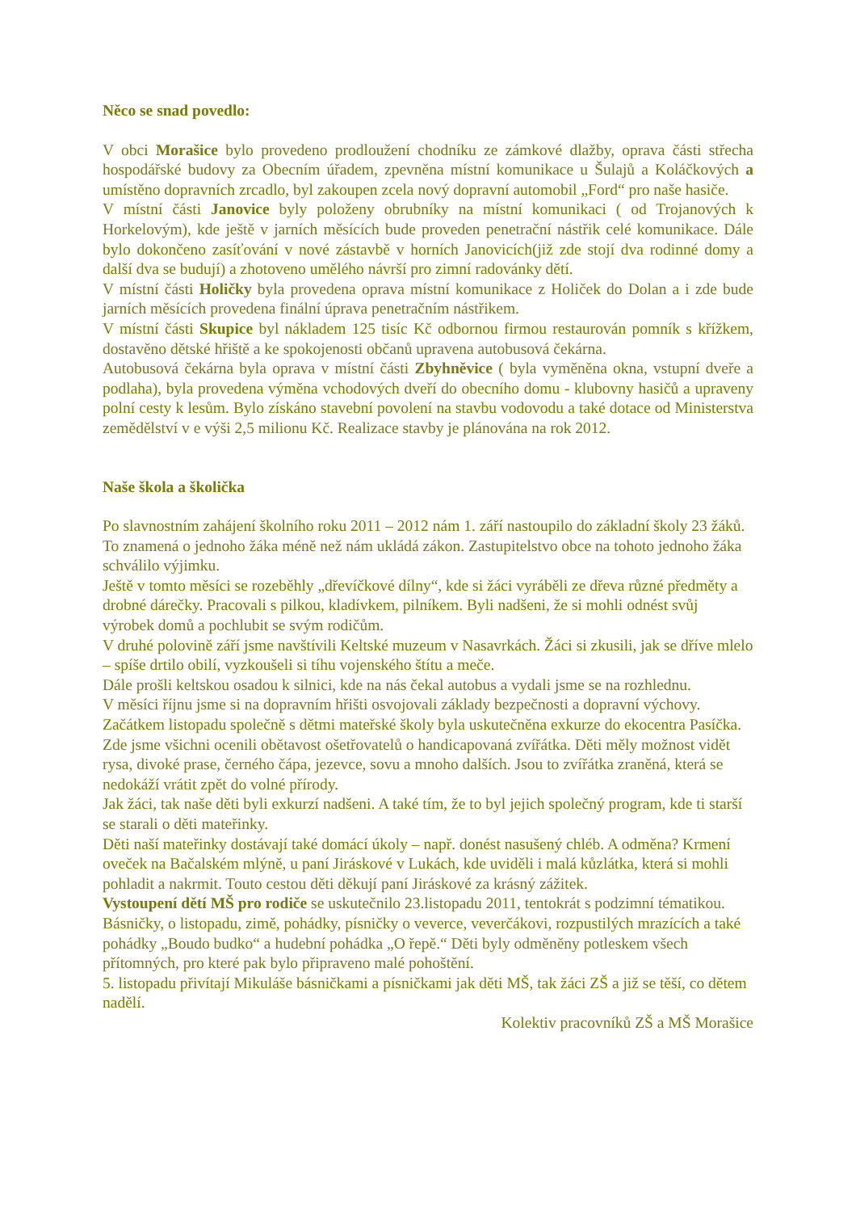Něco se snad povedlo:
V obci Morašice bylo provedeno prodloužení chodníku ze zámkové dlažby, oprava části střecha hospodářské budovy za Obecním úřadem, zpevněna místní komunikace u Šulajů a Koláčkových a umístěno dopravních zrcadlo, byl zakoupen zcela nový dopravní automobil „Ford“ pro naše hasiče.
V místní části Janovice byly položeny obrubníky na místní komunikaci ( od Trojanových k Horkelovým), kde ještě v jarních měsících bude proveden penetrační nástřik celé komunikace. Dále bylo dokončeno zasíťování v nové zástavbě v horních Janovicích(již zde stojí dva rodinné domy a další dva se budují) a zhotoveno umělého návrší pro zimní radovánky dětí.
V místní části Holičky byla provedena oprava místní komunikace z Holiček do Dolan a i zde bude jarních měsících provedena finální úprava penetračním nástřikem.
V místní části Skupice byl nákladem 125 tisíc Kč odbornou firmou restaurován pomník s křížkem, dostavěno dětské hřiště a ke spokojenosti občanů upravena autobusová čekárna.
Autobusová čekárna byla oprava v místní části Zbyhněvice ( byla vyměněna okna, vstupní dveře a podlaha), byla provedena výměna vchodových dveří do obecního domu - klubovny hasičů a upraveny polní cesty k lesům. Bylo získáno stavební povolení na stavbu vodovodu a také dotace od Ministerstva zemědělství v e výši 2,5 milionu Kč. Realizace stavby je plánována na rok 2012.
Naše škola a školička
Po slavnostním zahájení školního roku 2011 – 2012 nám 1. září nastoupilo do základní školy 23 žáků. To znamená o jednoho žáka méně než nám ukládá zákon. Zastupitelstvo obce na tohoto jednoho žáka schválilo výjimku.
Ještě v tomto měsíci se rozeběhly „dřevíčkové dílny“, kde si žáci vyráběli ze dřeva různé předměty a drobné dárečky. Pracovali s pilkou, kladívkem, pilníkem. Byli nadšeni, že si mohli odnést svůj výrobek domů a pochlubit se svým rodičům.
V druhé polovině září jsme navštívili Keltské muzeum v Nasavrkách. Žáci si zkusili, jak se dříve mlelo – spíše drtilo obilí, vyzkoušeli si tíhu vojenského štítu a meče.
Dále prošli keltskou osadou k silnici, kde na nás čekal autobus a vydali jsme se na rozhlednu.
V měsíci říjnu jsme si na dopravním hřišti osvojovali základy bezpečnosti a dopravní výchovy. Začátkem listopadu společně s dětmi mateřské školy byla uskutečněna exkurze do ekocentra Pasíčka. Zde jsme všichni ocenili obětavost ošetřovatelů o handicapovaná zvířátka. Děti měly možnost vidět rysa, divoké prase, černého čápa, jezevce, sovu a mnoho dalších. Jsou to zvířátka zraněná, která se nedokáží vrátit zpět do volné přírody.
Jak žáci, tak naše děti byli exkurzí nadšeni. A také tím, že to byl jejich společný program, kde ti starší se starali o děti mateřinky.
Děti naší mateřinky dostávají také domácí úkoly – např. donést nasušený chléb. A odměna? Krmení oveček na Bačalském mlýně, u paní Jiráskové v Lukách, kde uviděli i malá kůzlátka, která si mohli pohladit a nakrmit. Touto cestou děti děkují paní Jiráskové za krásný zážitek.
Vystoupení dětí MŠ pro rodiče se uskutečnilo 23.listopadu 2011, tentokrát s podzimní tématikou. Básničky, o listopadu, zimě, pohádky, písničky o veverce, veverčákovi, rozpustilých mrazících a také pohádky „Boudo budko“ a hudební pohádka „O řepě.“ Děti byly odměněny potleskem všech přítomných, pro které pak bylo připraveno malé pohoštění.
5. listopadu přivítají Mikuláše básničkami a písničkami jak děti MŠ, tak žáci ZŠ a již se těší, co dětem nadělí.
Kolektiv pracovníků ZŠ a MŠ Morašice